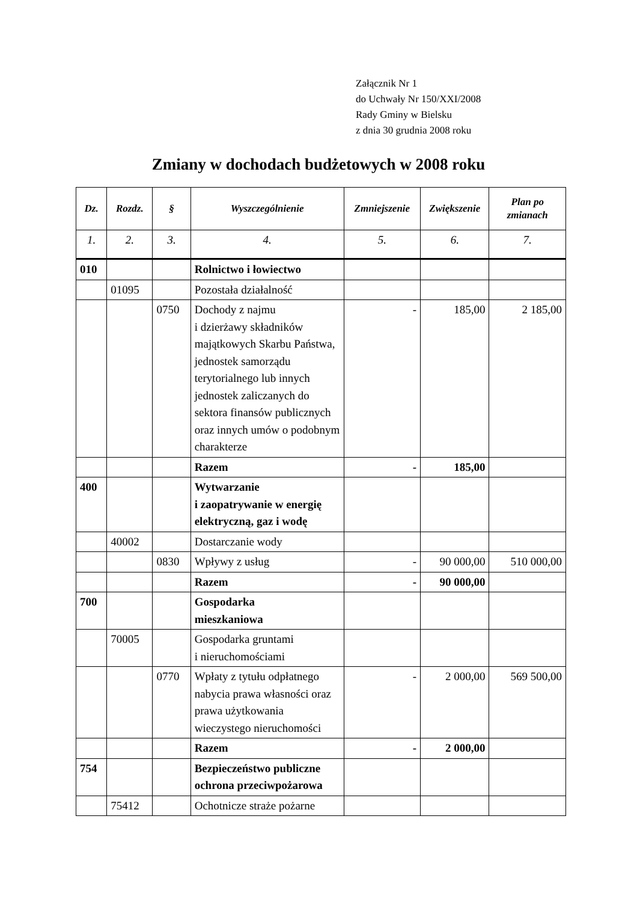Załącznik Nr 1
do Uchwały Nr 150/XXI/2008
Rady Gminy w Bielsku
z dnia 30 grudnia 2008 roku
Zmiany w dochodach budżetowych w 2008 roku
| Dz. | Rozdz. | § | Wyszczególnienie | Zmniejszenie | Zwiększenie | Plan po zmianach |
| --- | --- | --- | --- | --- | --- | --- |
| 1. | 2. | 3. | 4. | 5. | 6. | 7. |
| 010 | | | Rolnictwo i łowiectwo | | | |
| | 01095 | | Pozostała działalność | | | |
| | | 0750 | Dochody z najmu i dzierżawy składników majątkowych Skarbu Państwa, jednostek samorządu terytorialnego lub innych jednostek zaliczanych do sektora finansów publicznych oraz innych umów o podobnym charakterze | - | 185,00 | 2 185,00 |
| | | | Razem | - | 185,00 | |
| 400 | | | Wytwarzanie i zaopatrywanie w energię elektryczną, gaz i wodę | | | |
| | 40002 | | Dostarczanie wody | | | |
| | | 0830 | Wpływy z usług | - | 90 000,00 | 510 000,00 |
| | | | Razem | - | 90 000,00 | |
| 700 | | | Gospodarka mieszkaniowa | | | |
| | 70005 | | Gospodarka gruntami i nieruchomościami | | | |
| | | 0770 | Wpłaty z tytułu odpłatnego nabycia prawa własności oraz prawa użytkowania wieczystego nieruchomości | - | 2 000,00 | 569 500,00 |
| | | | Razem | - | 2 000,00 | |
| 754 | | | Bezpieczeństwo publiczne ochrona przeciwpożarowa | | | |
| | 75412 | | Ochotnicze straże pożarne | | | |